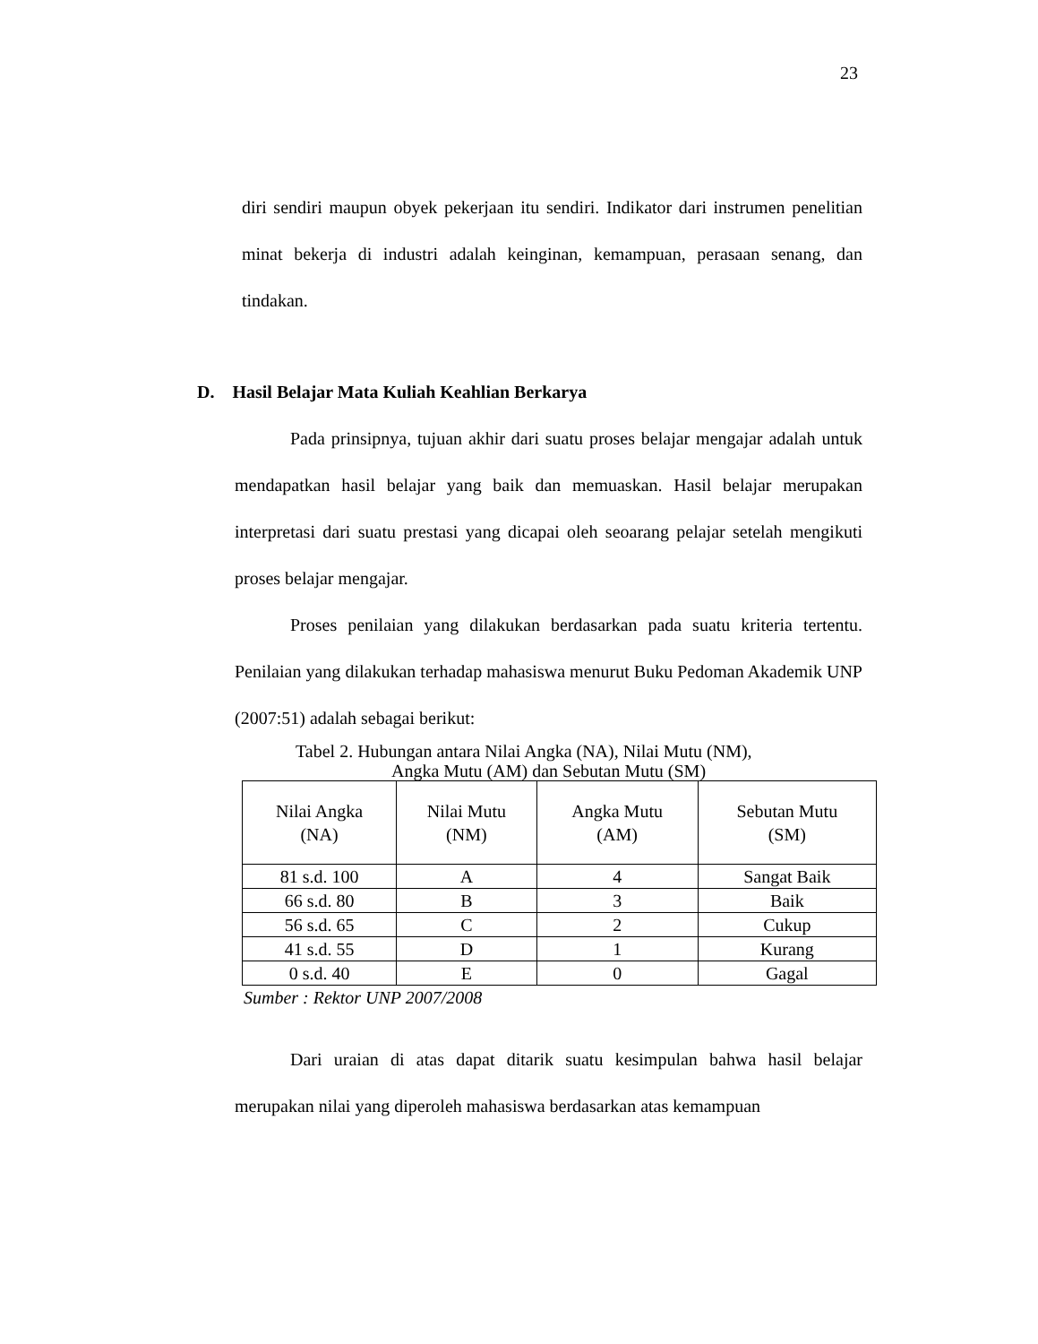23
diri sendiri maupun obyek pekerjaan itu sendiri. Indikator dari instrumen penelitian minat bekerja di industri adalah keinginan, kemampuan, perasaan senang, dan tindakan.
D. Hasil Belajar Mata Kuliah Keahlian Berkarya
Pada prinsipnya, tujuan akhir dari suatu proses belajar mengajar adalah untuk mendapatkan hasil belajar yang baik dan memuaskan. Hasil belajar merupakan interpretasi dari suatu prestasi yang dicapai oleh seoarang pelajar setelah mengikuti proses belajar mengajar.
Proses penilaian yang dilakukan berdasarkan pada suatu kriteria tertentu. Penilaian yang dilakukan terhadap mahasiswa menurut Buku Pedoman Akademik UNP (2007:51) adalah sebagai berikut:
Tabel 2. Hubungan antara Nilai Angka (NA), Nilai Mutu (NM),
Angka Mutu (AM) dan Sebutan Mutu (SM)
| Nilai Angka (NA) | Nilai Mutu (NM) | Angka Mutu (AM) | Sebutan Mutu (SM) |
| --- | --- | --- | --- |
| 81 s.d. 100 | A | 4 | Sangat Baik |
| 66 s.d. 80 | B | 3 | Baik |
| 56 s.d. 65 | C | 2 | Cukup |
| 41 s.d. 55 | D | 1 | Kurang |
| 0 s.d. 40 | E | 0 | Gagal |
Sumber : Rektor UNP 2007/2008
Dari uraian di atas dapat ditarik suatu kesimpulan bahwa hasil belajar merupakan nilai yang diperoleh mahasiswa berdasarkan atas kemampuan